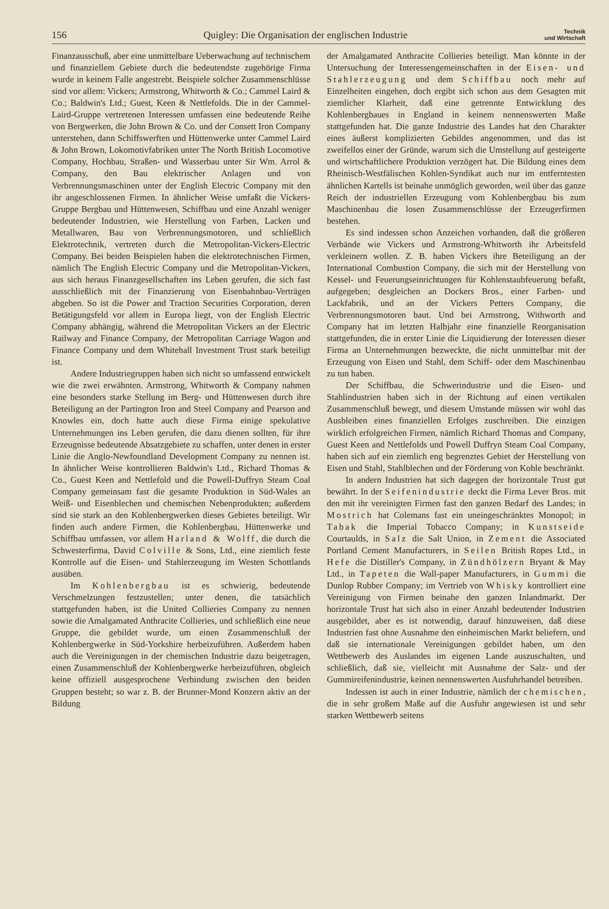156 Quigley: Die Organisation der englischen Industrie Technik
und Wirtschaft
Finanzausschuß, aber eine unmittelbare Ueberwachung auf technischem und finanziellem Gebiete durch die bedeutendste zugehörige Firma wurde in keinem Falle angestrebt. Beispiele solcher Zusammenschlüsse sind vor allem: Vickers; Armstrong, Whitworth & Co.; Cammel Laird & Co.; Baldwin's Ltd.; Guest, Keen & Nettlefolds. Die in der Cammel-Laird-Gruppe vertretenen Interessen umfassen eine bedeutende Reihe von Bergwerken, die John Brown & Co. und der Consett Iron Company unterstehen, dann Schiffswerften und Hüttenwerke unter Cammel Laird & John Brown, Lokomotivfabriken unter The North British Locomotive Company, Hochbau, Straßen- und Wasserbau unter Sir Wm. Arrol & Company, den Bau elektrischer Anlagen und von Verbrennungsmaschinen unter der English Electric Company mit den ihr angeschlossenen Firmen. In ähnlicher Weise umfaßt die Vickers-Gruppe Bergbau und Hüttenwesen, Schiffbau und eine Anzahl weniger bedeutender Industrien, wie Herstellung von Farben, Lacken und Metallwaren, Bau von Verbrennungsmotoren, und schließlich Elektrotechnik, vertreten durch die Metropolitan-Vickers-Electric Company. Bei beiden Beispielen haben die elektrotechnischen Firmen, nämlich The English Electric Company und die Metropolitan-Vickers, aus sich heraus Finanzgesellschaften ins Leben gerufen, die sich fast ausschließlich mit der Finanzierung von Eisenbahnbau-Verträgen abgeben. So ist die Power and Traction Securities Corporation, deren Betätigungsfeld vor allem in Europa liegt, von der English Electric Company abhängig, während die Metropolitan Vickers an der Electric Railway and Finance Company, der Metropolitan Carriage Wagon and Finance Company und dem Whitehall Investment Trust stark beteiligt ist.
Andere Industriegruppen haben sich nicht so umfassend entwickelt wie die zwei erwähnten. Armstrong, Whitworth & Company nahmen eine besonders starke Stellung im Berg- und Hüttenwesen durch ihre Beteiligung an der Partington Iron and Steel Company and Pearson and Knowles ein, doch hatte auch diese Firma einige spekulative Unternehmungen ins Leben gerufen, die dazu dienen sollten, für ihre Erzeugnisse bedeutende Absatzgebiete zu schaffen, unter denen in erster Linie die Anglo-Newfoundland Development Company zu nennen ist. In ähnlicher Weise kontrollieren Baldwin's Ltd., Richard Thomas & Co., Guest Keen and Nettlefold und die Powell-Duffryn Steam Coal Company gemeinsam fast die gesamte Produktion in Süd-Wales an Weiß- und Eisenblechen und chemischen Nebenprodukten; außerdem sind sie stark an den Kohlenbergwerken dieses Gebietes beteiligt. Wir finden auch andere Firmen, die Kohlenbergbau, Hüttenwerke und Schiffbau umfassen, vor allem Harland & Wolff, die durch die Schwesterfirma, David Colville & Sons, Ltd., eine ziemlich feste Kontrolle auf die Eisen- und Stahlerzeugung im Westen Schottlands ausüben.
Im Kohlenbergbau ist es schwierig, bedeutende Verschmelzungen festzustellen; unter denen, die tatsächlich stattgefunden haben, ist die United Collieries Company zu nennen sowie die Amalgamated Anthracite Collieries, und schließlich eine neue Gruppe, die gebildet wurde, um einen Zusammenschluß der Kohlenbergwerke in Süd-Yorkshire herbeizuführen. Außerdem haben auch die Vereinigungen in der chemischen Industrie dazu beigetragen, einen Zusammenschluß der Kohlenbergwerke herbeizuführen, obgleich keine offiziell ausgesprochene Verbindung zwischen den beiden Gruppen besteht; so war z. B. der Brunner-Mond Konzern aktiv an der Bildung
der Amalgamated Anthracite Collieries beteiligt. Man könnte in der Untersuchung der Interessengemeinschaften in der Eisen- und Stahlerzeugung und dem Schiffbau noch mehr auf Einzelheiten eingehen, doch ergibt sich schon aus dem Gesagten mit ziemlicher Klarheit, daß eine getrennte Entwicklung des Kohlenbergbaues in England in keinem nennenswerten Maße stattgefunden hat. Die ganze Industrie des Landes hat den Charakter eines äußerst komplizierten Gebildes angenommen, und das ist zweifellos einer der Gründe, warum sich die Umstellung auf gesteigerte und wirtschaftlichere Produktion verzögert hat. Die Bildung eines dem Rheinisch-Westfälischen Kohlen-Syndikat auch nur im entferntesten ähnlichen Kartells ist beinahe unmöglich geworden, weil über das ganze Reich der industriellen Erzeugung vom Kohlenbergbau bis zum Maschinenbau die losen Zusammenschlüsse der Erzeugerfirmen bestehen.
Es sind indessen schon Anzeichen vorhanden, daß die größeren Verbände wie Vickers und Armstrong-Whitworth ihr Arbeitsfeld verkleinern wollen. Z. B. haben Vickers ihre Beteiligung an der International Combustion Company, die sich mit der Herstellung von Kessel- und Feuerungseinrichtungen für Kohlenstaubfeuerung befaßt, aufgegeben; desgleichen an Dockers Bros., einer Farben- und Lackfabrik, und an der Vickers Petters Company, die Verbrennungsmotoren baut. Und bei Armstrong, Withworth and Company hat im letzten Halbjahr eine finanzielle Reorganisation stattgefunden, die in erster Linie die Liquidierung der Interessen dieser Firma an Unternehmungen bezweckte, die nicht unmittelbar mit der Erzeugung von Eisen und Stahl, dem Schiff- oder dem Maschinenbau zu tun haben.
Der Schiffbau, die Schwerindustrie und die Eisen- und Stahlindustrien haben sich in der Richtung auf einen vertikalen Zusammenschluß bewegt, und diesem Umstande müssen wir wohl das Ausbleiben eines finanziellen Erfolges zuschreiben. Die einzigen wirklich erfolgreichen Firmen, nämlich Richard Thomas and Company, Guest Keen and Nettlefolds und Powell Duffryn Steam Coal Company, haben sich auf ein ziemlich eng begrenztes Gebiet der Herstellung von Eisen und Stahl, Stahlblechen und der Förderung von Kohle beschränkt.
In andern Industrien hat sich dagegen der horizontale Trust gut bewährt. In der Seifenindustrie deckt die Firma Lever Bros. mit den mit ihr vereinigten Firmen fast den ganzen Bedarf des Landes; in Mostrich hat Colemans fast ein uneingeschränktes Monopol; in Tabak die Imperial Tobacco Company; in Kunstseide Courtaulds, in Salz die Salt Union, in Zement die Associated Portland Cement Manufacturers, in Seilen British Ropes Ltd., in Hefe die Distiller's Company, in Zündhölzern Bryant & May Ltd., in Tapeten die Wall-paper Manufacturers, in Gummi die Dunlop Rubber Company; im Vertrieb von Whisky kontrolliert eine Vereinigung von Firmen beinahe den ganzen Inlandmarkt. Der horizontale Trust hat sich also in einer Anzahl bedeutender Industrien ausgebildet, aber es ist notwendig, darauf hinzuweisen, daß diese Industrien fast ohne Ausnahme den einheimischen Markt beliefern, und daß sie internationale Vereinigungen gebildet haben, um den Wettbewerb des Auslandes im eigenen Lande auszuschalten, und schließlich, daß sie, vielleicht mit Ausnahme der Salz- und der Gummireifenindustrie, keinen nennenswerten Ausfuhrhandel betreiben.
Indessen ist auch in einer Industrie, nämlich der chemischen, die in sehr großem Maße auf die Ausfuhr angewiesen ist und sehr starken Wettbewerb seitens